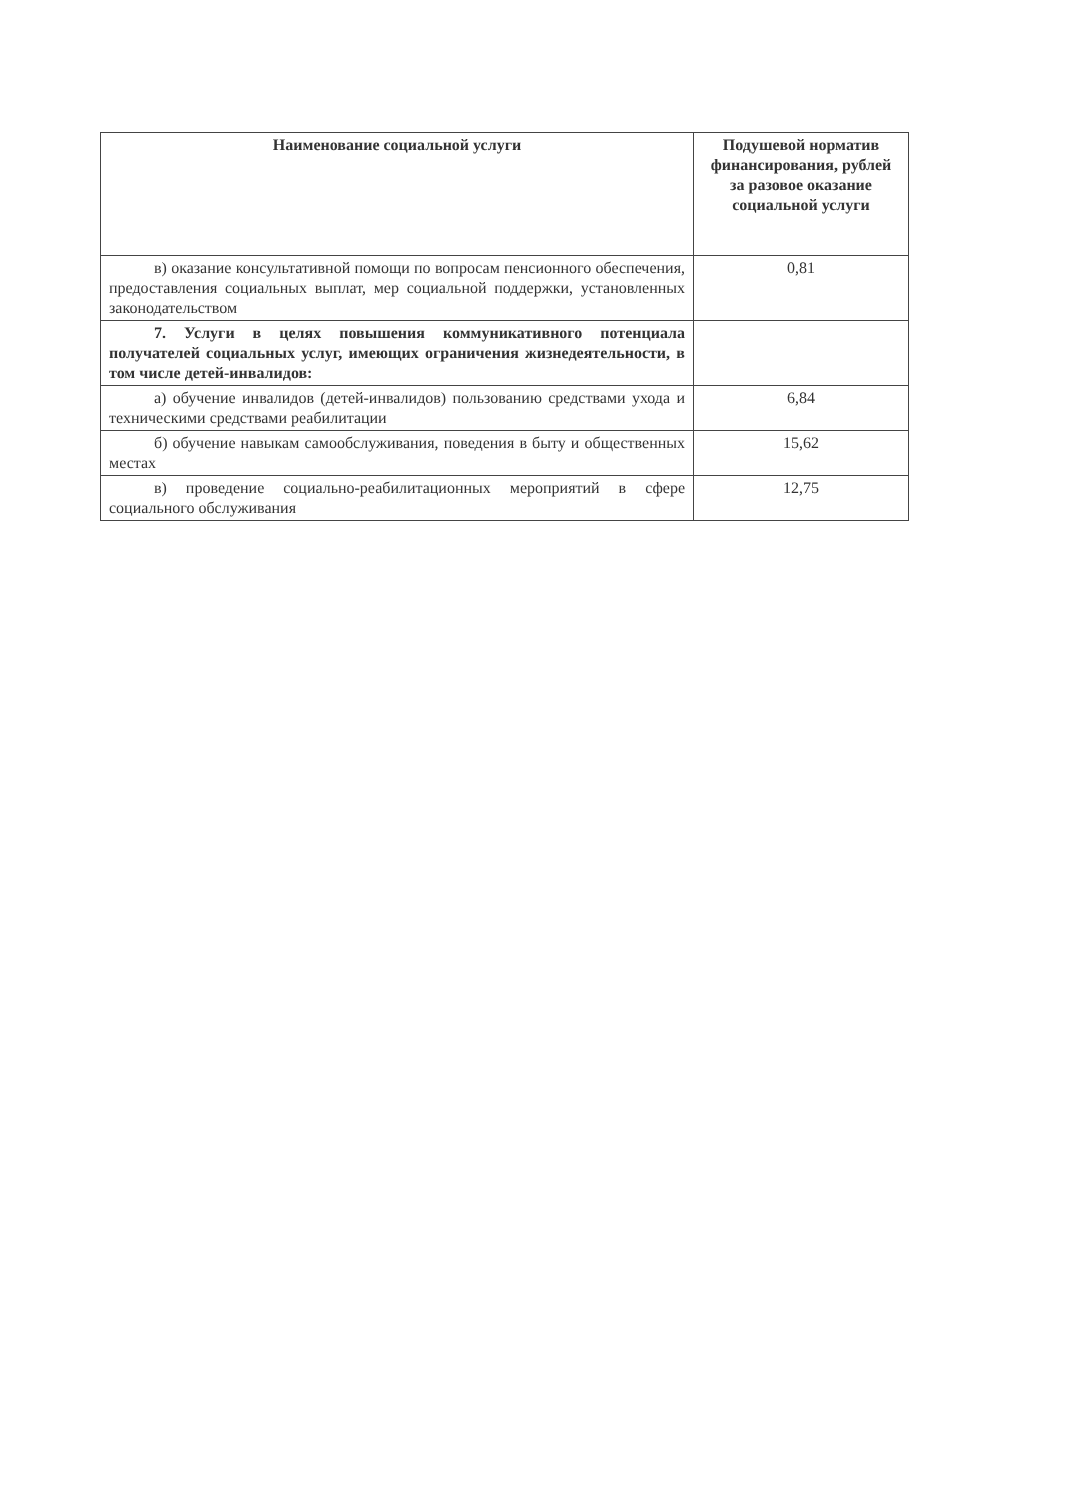| Наименование социальной услуги | Подушевой норматив финансирования, рублей за разовое оказание социальной услуги |
| --- | --- |
| в) оказание консультативной помощи по вопросам пенсионного обеспечения, предоставления социальных выплат, мер социальной поддержки, установленных законодательством | 0,81 |
| 7. Услуги в целях повышения коммуникативного потенциала получателей социальных услуг, имеющих ограничения жизнедеятельности, в том числе детей-инвалидов: | |
| а) обучение инвалидов (детей-инвалидов) пользованию средствами ухода и техническими средствами реабилитации | 6,84 |
| б) обучение навыкам самообслуживания, поведения в быту и общественных местах | 15,62 |
| в) проведение социально-реабилитационных мероприятий в сфере социального обслуживания | 12,75 |